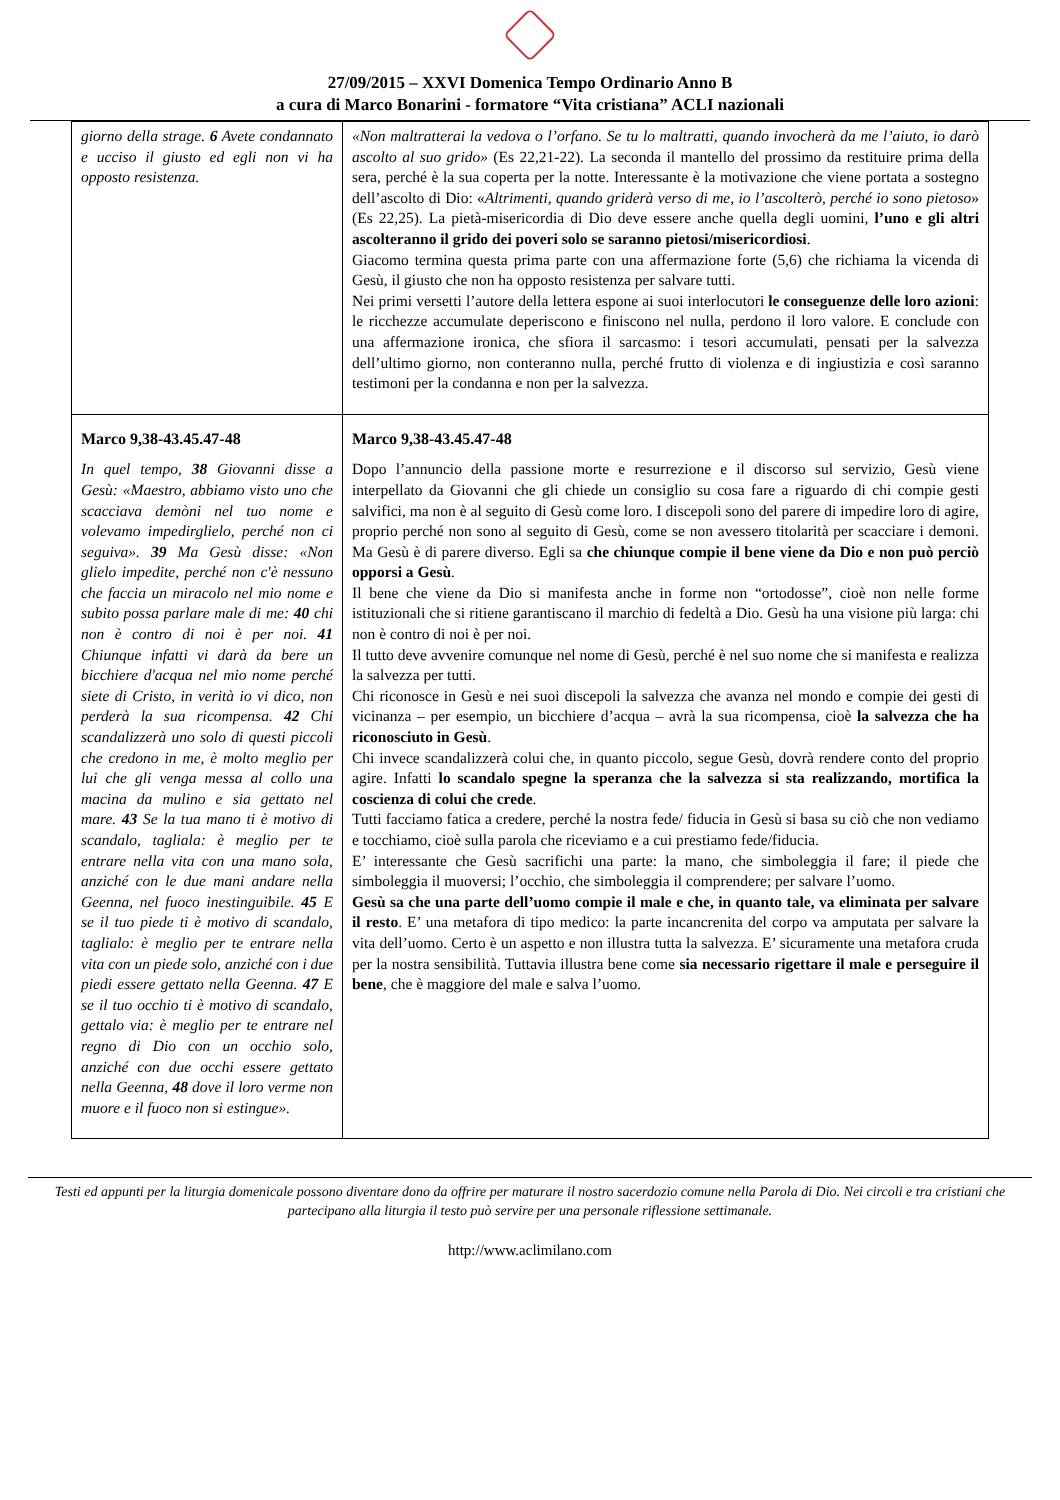27/09/2015 – XXVI Domenica Tempo Ordinario Anno B
a cura di Marco Bonarini - formatore “Vita cristiana” ACLI nazionali
| giorno della strage. 6 Avete condannato e ucciso il giusto ed egli non vi ha opposto resistenza. | «Non maltratterai la vedova o l’orfano. Se tu lo maltratti, quando invocherà da me l’aiuto, io darò ascolto al suo grido» (Es 22,21-22). La seconda il mantello del prossimo da restituire prima della sera, perché è la sua coperta per la notte. Interessante è la motivazione che viene portata a sostegno dell’ascolto di Dio: « Altrimenti, quando griderà verso di me, io l’ascolterò, perché io sono pietoso » (Es 22,25). La pietà-misericordia di Dio deve essere anche quella degli uomini, l’uno e gli altri ascolteranno il grido dei poveri solo se saranno pietosi/misericordiosi . Giacomo termina questa prima parte con una affermazione forte (5,6) che richiama la vicenda di Gesù, il giusto che non ha opposto resistenza per salvare tutti. Nei primi versetti l’autore della lettera espone ai suoi interlocutori le conseguenze delle loro azioni : le ricchezze accumulate deperiscono e finiscono nel nulla, perdono il loro valore. E conclude con una affermazione ironica, che sfiora il sarcasmo: i tesori accumulati, pensati per la salvezza dell’ultimo giorno, non conteranno nulla, perché frutto di violenza e di ingiustizia e così saranno testimoni per la condanna e non per la salvezza. |
| Marco 9,38-43.45.47-48 In quel tempo, 38 Giovanni disse a Gesù: «Maestro, abbiamo visto uno che scacciava demòni nel tuo nome e volevamo impedirglielo, perché non ci seguiva». 39 Ma Gesù disse: «Non glielo impedite, perché non c'è nessuno che faccia un miracolo nel mio nome e subito possa parlare male di me: 40 chi non è contro di noi è per noi. 41 Chiunque infatti vi darà da bere un bicchiere d'acqua nel mio nome perché siete di Cristo, in verità io vi dico, non perderà la sua ricompensa. 42 Chi scandalizzerà uno solo di questi piccoli che credono in me, è molto meglio per lui che gli venga messa al collo una macina da mulino e sia gettato nel mare. 43 Se la tua mano ti è motivo di scandalo, tagliala: è meglio per te entrare nella vita con una mano sola, anziché con le due mani andare nella Geenna, nel fuoco inestinguibile. 45 E se il tuo piede ti è motivo di scandalo, taglialo: è meglio per te entrare nella vita con un piede solo, anziché con i due piedi essere gettato nella Geenna. 47 E se il tuo occhio ti è motivo di scandalo, gettalo via: è meglio per te entrare nel regno di Dio con un occhio solo, anziché con due occhi essere gettato nella Geenna, 48 dove il loro verme non muore e il fuoco non si estingue». | Marco 9,38-43.45.47-48 Dopo l’annuncio della passione morte e resurrezione e il discorso sul servizio, Gesù viene interpellato da Giovanni che gli chiede un consiglio su cosa fare a riguardo di chi compie gesti salvifici, ma non è al seguito di Gesù come loro. I discepoli sono del parere di impedire loro di agire, proprio perché non sono al seguito di Gesù, come se non avessero titolarità per scacciare i demoni. Ma Gesù è di parere diverso. Egli sa che chiunque compie il bene viene da Dio e non può perciò opporsi a Gesù . Il bene che viene da Dio si manifesta anche in forme non “ortodosse”, cioè non nelle forme istituzionali che si ritiene garantiscano il marchio di fedeltà a Dio. Gesù ha una visione più larga: chi non è contro di noi è per noi. Il tutto deve avvenire comunque nel nome di Gesù, perché è nel suo nome che si manifesta e realizza la salvezza per tutti. Chi riconosce in Gesù e nei suoi discepoli la salvezza che avanza nel mondo e compie dei gesti di vicinanza – per esempio, un bicchiere d’acqua – avrà la sua ricompensa, cioè la salvezza che ha riconosciuto in Gesù . Chi invece scandalizzerà colui che, in quanto piccolo, segue Gesù, dovrà rendere conto del proprio agire. Infatti lo scandalo spegne la speranza che la salvezza si sta realizzando, mortifica la coscienza di colui che crede . Tutti facciamo fatica a credere, perché la nostra fede/ fiducia in Gesù si basa su ciò che non vediamo e tocchiamo, cioè sulla parola che riceviamo e a cui prestiamo fede/fiducia. E’ interessante che Gesù sacrifichi una parte: la mano, che simboleggia il fare; il piede che simboleggia il muoversi; l’occhio, che simboleggia il comprendere; per salvare l’uomo. Gesù sa che una parte dell’uomo compie il male e che, in quanto tale, va eliminata per salvare il resto . E’ una metafora di tipo medico: la parte incancrenita del corpo va amputata per salvare la vita dell’uomo. Certo è un aspetto e non illustra tutta la salvezza. E’ sicuramente una metafora cruda per la nostra sensibilità. Tuttavia illustra bene come sia necessario rigettare il male e perseguire il bene , che è maggiore del male e salva l’uomo. |
Testi ed appunti per la liturgia domenicale possono diventare dono da offrire per maturare il nostro sacerdozio comune nella Parola di Dio. Nei circoli e tra cristiani che partecipano alla liturgia il testo può servire per una personale riflessione settimanale.
http://www.aclimilano.com